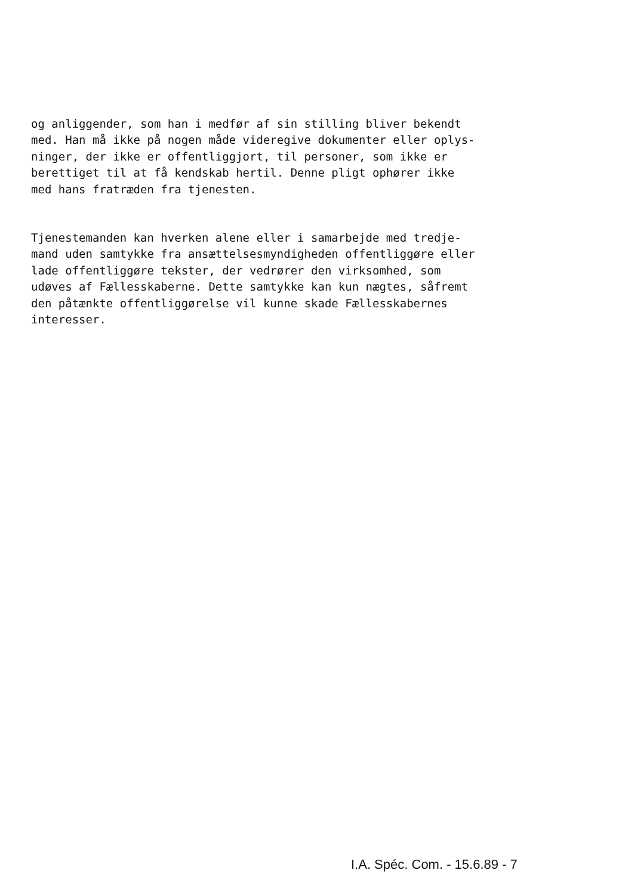og anliggender, som han i medfør af sin stilling bliver bekendt med. Han må ikke på nogen måde videregive dokumenter eller oplys- ninger, der ikke er offentliggjort, til personer, som ikke er berettiget til at få kendskab hertil. Denne pligt ophører ikke med hans fratræden fra tjenesten.
Tjenestemanden kan hverken alene eller i samarbejde med tredje- mand uden samtykke fra ansættelsesmyndigheden offentliggøre eller lade offentliggøre tekster, der vedrører den virksomhed, som udøves af Fællesskaberne. Dette samtykke kan kun nægtes, såfremt den påtænkte offentliggørelse vil kunne skade Fællesskabernes interesser.
I.A. Spéc. Com. - 15.6.89 - 7